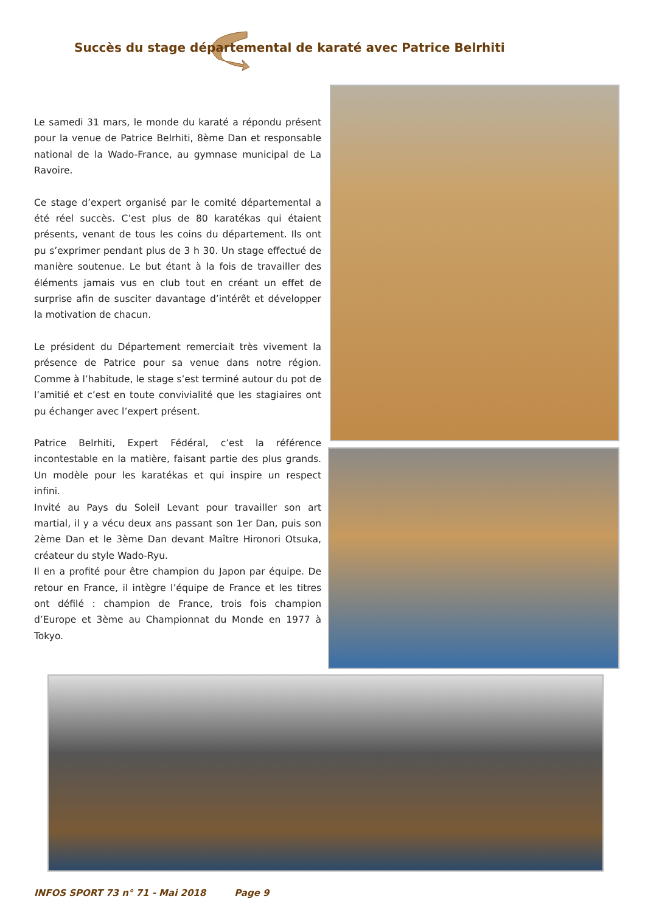Succès du stage départemental de karaté avec Patrice Belrhiti
Le samedi 31 mars, le monde du karaté a répondu présent pour la venue de Patrice Belrhiti, 8ème Dan et responsable national de la Wado-France, au gymnase municipal de La Ravoire.
Ce stage d’expert organisé par le comité départemental a été réel succès. C’est plus de 80 karatékas qui étaient présents, venant de tous les coins du département. Ils ont pu s’exprimer pendant plus de 3 h 30. Un stage effectué de manière soutenue. Le but étant à la fois de travailler des éléments jamais vus en club tout en créant un effet de surprise afin de susciter davantage d’intérêt et développer la motivation de chacun.
Le président du Département remerciait très vivement la présence de Patrice pour sa venue dans notre région. Comme à l’habitude, le stage s’est terminé autour du pot de l’amitié et c’est en toute convivialité que les stagiaires ont pu échanger avec l’expert présent.
Patrice Belrhiti, Expert Fédéral, c’est la référence incontestable en la matière, faisant partie des plus grands. Un modèle pour les karatékas et qui inspire un respect infini.
Invité au Pays du Soleil Levant pour travailler son art martial, il y a vécu deux ans passant son 1er Dan, puis son 2ème Dan et le 3ème Dan devant Maître Hironori Otsuka, créateur du style Wado-Ryu.
Il en a profité pour être champion du Japon par équipe. De retour en France, il intègre l’équipe de France et les titres ont défilé : champion de France, trois fois champion d’Europe et 3ème au Championnat du Monde en 1977 à Tokyo.
INFOS SPORT 73 n° 71 - Mai 2018 Page 9